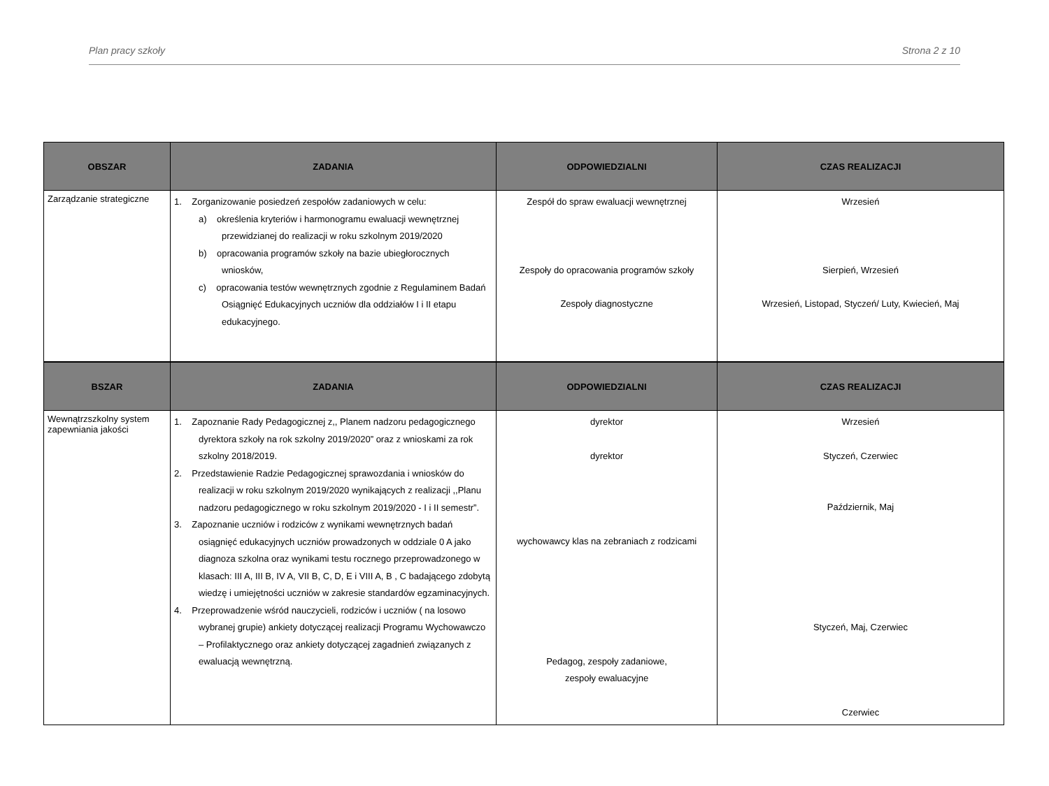Plan pracy szkoły Strona 2 z 10
| OBSZAR | ZADANIA | ODPOWIEDZIALNI | CZAS REALIZACJI |
| --- | --- | --- | --- |
| Zarządzanie strategiczne | 1. Zorganizowanie posiedzeń zespołów zadaniowych w celu: a) określenia kryteriów i harmonogramu ewaluacji wewnętrznej przewidzianej do realizacji w roku szkolnym 2019/2020 b) opracowania programów szkoły na bazie ubiegłorocznych wniosków, c) opracowania testów wewnętrznych zgodnie z Regulaminem Badań Osiągnięć Edukacyjnych uczniów dla oddziałów I i II etapu edukacyjnego. | Zespół do spraw ewaluacji wewnętrznej Zespoły do opracowania programów szkoły Zespoły diagnostyczne | Wrzesień Sierpień, Wrzesień Wrzesień, Listopad, Styczeń/ Luty, Kwiecień, Maj |
| BSZAR | ZADANIA | ODPOWIEDZIALNI | CZAS REALIZACJI |
| --- | --- | --- | --- |
| Wewnątrzszkolny system zapewniania jakości | 1. Zapoznanie Rady Pedagogicznej z,, Planem nadzoru pedagogicznego dyrektora szkoły na rok szkolny 2019/2020” oraz z wnioskami za rok szkolny 2018/2019. 2. Przedstawienie Radzie Pedagogicznej sprawozdania i wniosków do realizacji w roku szkolnym 2019/2020 wynikających z realizacji ,,Planu nadzoru pedagogicznego w roku szkolnym 2019/2020 - I i II semestr”. 3. Zapoznanie uczniów i rodziców z wynikami wewnętrznych badań osiągnięć edukacyjnych uczniów prowadzonych w oddziale 0 A jako diagnoza szkolna oraz wynikami testu rocznego przeprowadzonego w klasach: III A, III B, IV A, VII B, C, D, E i VIII A, B , C badającego zdobytą wiedzę i umiejętności uczniów w zakresie standardów egzaminacyjnych. 4. Przeprowadzenie wśród nauczycieli, rodziców i uczniów ( na losowo wybranej grupie) ankiety dotyczącej realizacji Programu Wychowawczo – Profilaktycznego oraz ankiety dotyczącej zagadnień związanych z ewaluacją wewnętrzną. | dyrektor dyrektor wychowawcy klas na zebraniach z rodzicami Pedagog, zespoły zadaniowe, zespoły ewaluacyjne | Wrzesień Styczeń, Czerwiec Październik, Maj Styczeń, Maj, Czerwiec Czerwiec |